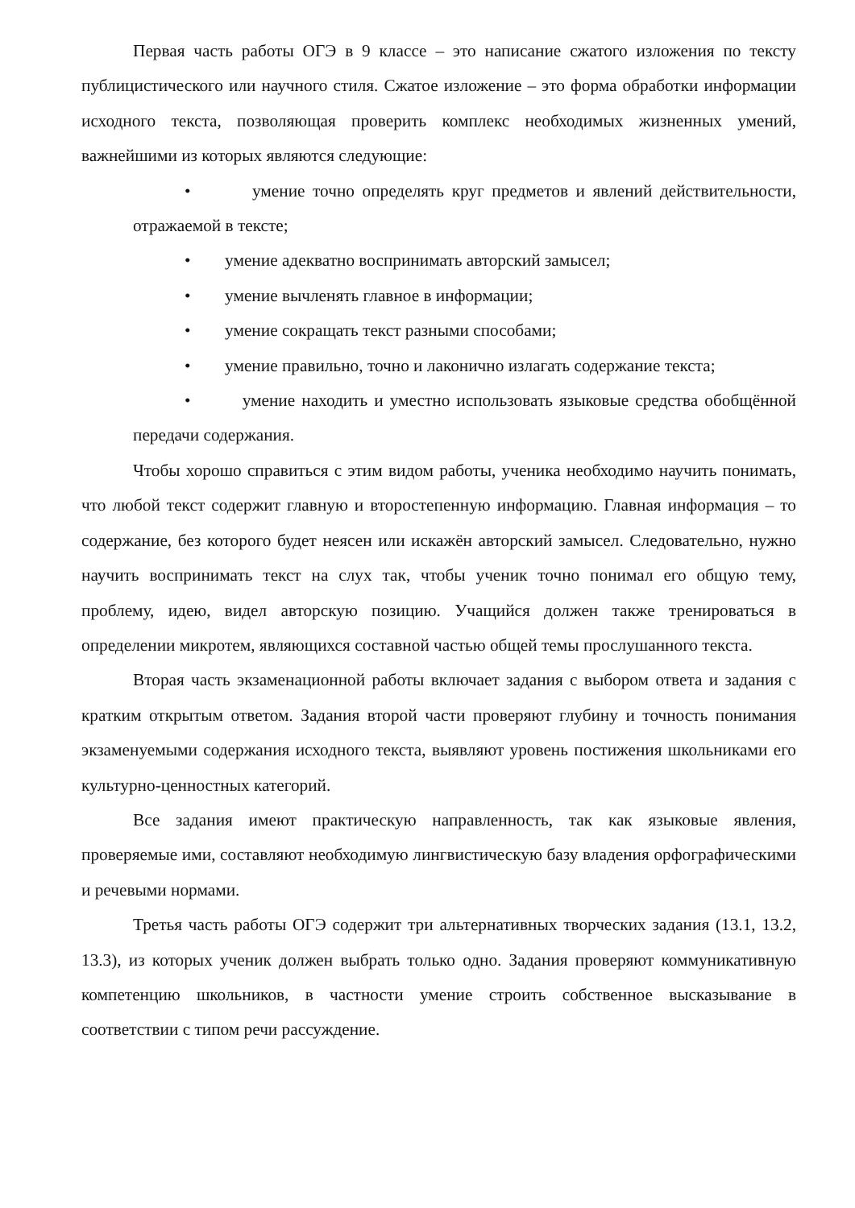Первая часть работы ОГЭ в 9 классе – это написание сжатого изложения по тексту публицистического или научного стиля. Сжатое изложение – это форма обработки информации исходного текста, позволяющая проверить комплекс необходимых жизненных умений, важнейшими из которых являются следующие:
• умение точно определять круг предметов и явлений действительности, отражаемой в тексте;
• умение адекватно воспринимать авторский замысел;
• умение вычленять главное в информации;
• умение сокращать текст разными способами;
• умение правильно, точно и лаконично излагать содержание текста;
• умение находить и уместно использовать языковые средства обобщённой передачи содержания.
Чтобы хорошо справиться с этим видом работы, ученика необходимо научить понимать, что любой текст содержит главную и второстепенную информацию. Главная информация – то содержание, без которого будет неясен или искажён авторский замысел. Следовательно, нужно научить воспринимать текст на слух так, чтобы ученик точно понимал его общую тему, проблему, идею, видел авторскую позицию. Учащийся должен также тренироваться в определении микротем, являющихся составной частью общей темы прослушанного текста.
Вторая часть экзаменационной работы включает задания с выбором ответа и задания с кратким открытым ответом. Задания второй части проверяют глубину и точность понимания экзаменуемыми содержания исходного текста, выявляют уровень постижения школьниками его культурно-ценностных категорий.
Все задания имеют практическую направленность, так как языковые явления, проверяемые ими, составляют необходимую лингвистическую базу владения орфографическими и речевыми нормами.
Третья часть работы ОГЭ содержит три альтернативных творческих задания (13.1, 13.2, 13.3), из которых ученик должен выбрать только одно. Задания проверяют коммуникативную компетенцию школьников, в частности умение строить собственное высказывание в соответствии с типом речи рассуждение.